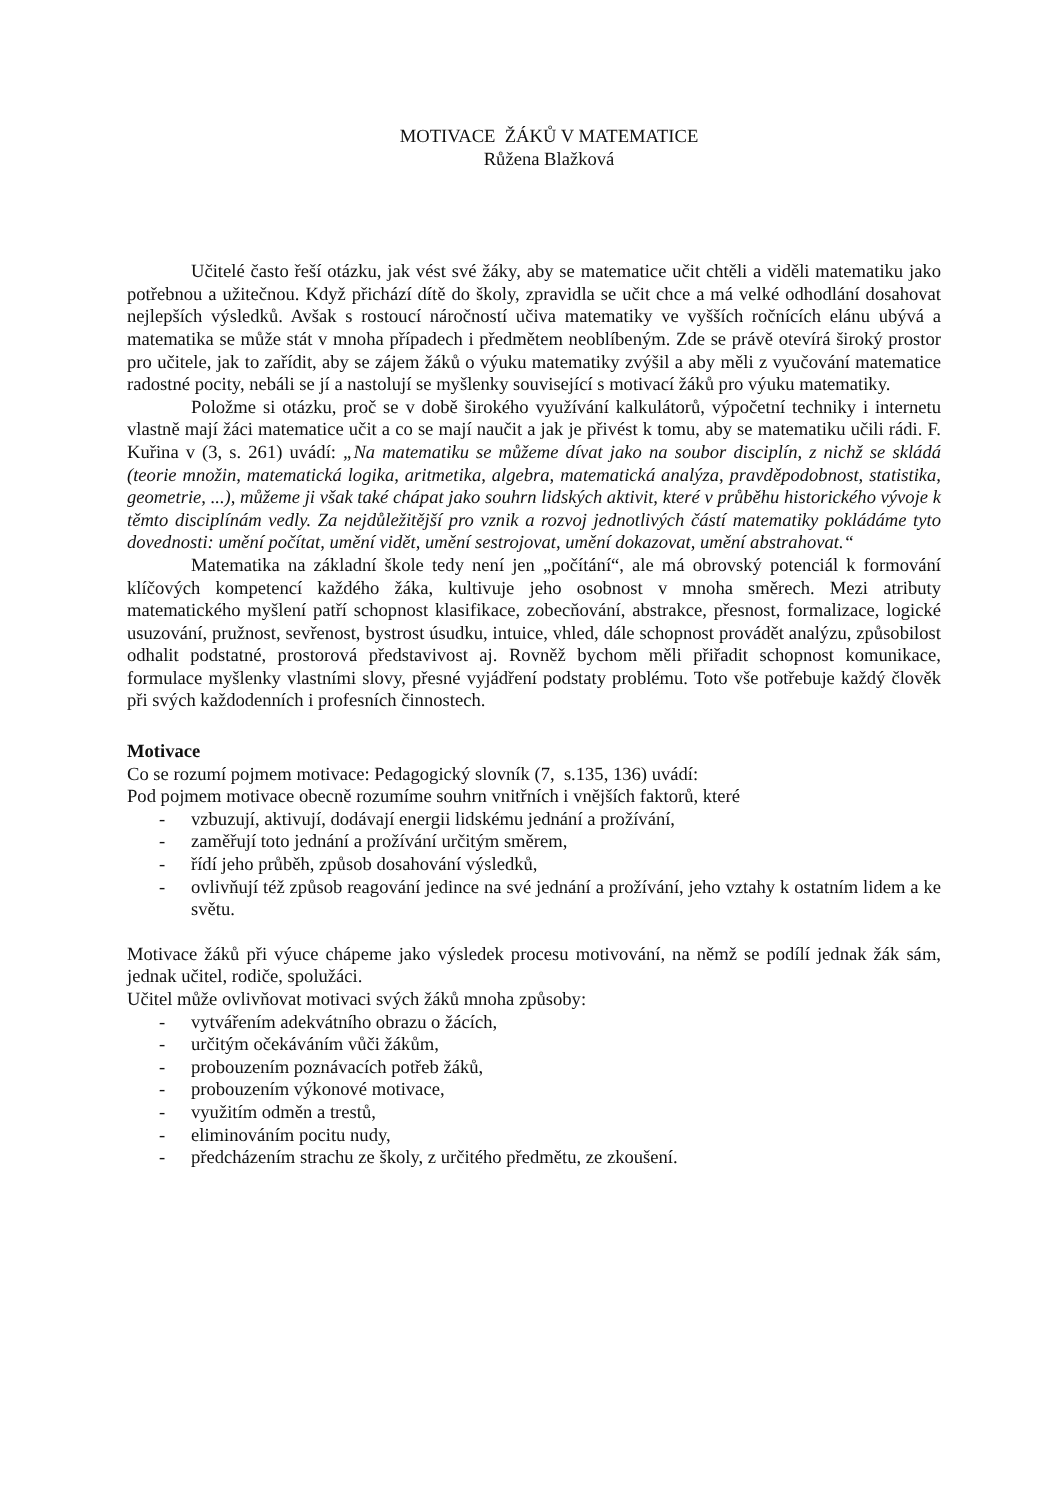MOTIVACE ŽÁKŮ V MATEMATICE
Růžena Blažková
Učitelé často řeší otázku, jak vést své žáky, aby se matematice učit chtěli a viděli matematiku jako potřebnou a užitečnou. Když přichází dítě do školy, zpravidla se učit chce a má velké odhodlání dosahovat nejlepších výsledků. Avšak s rostoucí náročností učiva matematiky ve vyšších ročnících elánu ubývá a matematika se může stát v mnoha případech i předmětem neoblíbeným. Zde se právě otevírá široký prostor pro učitele, jak to zařídit, aby se zájem žáků o výuku matematiky zvýšil a aby měli z vyučování matematice radostné pocity, nebáli se jí a nastolují se myšlenky související s motivací žáků pro výuku matematiky.
Položme si otázku, proč se v době širokého využívání kalkulátorů, výpočetní techniky i internetu vlastně mají žáci matematice učit a co se mají naučit a jak je přivést k tomu, aby se matematiku učili rádi. F. Kuřina v (3, s. 261) uvádí: „Na matematiku se můžeme dívat jako na soubor disciplín, z nichž se skládá (teorie množin, matematická logika, aritmetika, algebra, matematická analýza, pravděpodobnost, statistika, geometrie, ...), můžeme ji však také chápat jako souhrn lidských aktivit, které v průběhu historického vývoje k těmto disciplínám vedly. Za nejdůležitější pro vznik a rozvoj jednotlivých částí matematiky pokládáme tyto dovednosti: umění počítat, umění vidět, umění sestrojovat, umění dokazovat, umění abstrahovat.“
Matematika na základní škole tedy není jen „počítání“, ale má obrovský potenciál k formování klíčových kompetencí každého žáka, kultivuje jeho osobnost v mnoha směrech. Mezi atributy matematického myšlení patří schopnost klasifikace, zobecňování, abstrakce, přesnost, formalizace, logické usuzování, pružnost, sevřenost, bystrost úsudku, intuice, vhled, dále schopnost provádět analýzu, způsobilost odhalit podstatné, prostorová představivost aj. Rovněž bychom měli přiřadit schopnost komunikace, formulace myšlenky vlastními slovy, přesné vyjádření podstaty problému. Toto vše potřebuje každý člověk při svých každodenních i profesních činnostech.
Motivace
Co se rozumí pojmem motivace: Pedagogický slovník (7, s.135, 136) uvádí:
Pod pojmem motivace obecně rozumíme souhrn vnitřních i vnějších faktorů, které
- vzbuzují, aktivují, dodávají energii lidskému jednání a prožívání,
- zaměřují toto jednání a prožívání určitým směrem,
- řídí jeho průběh, způsob dosahování výsledků,
- ovlivňují též způsob reagování jedince na své jednání a prožívání, jeho vztahy k ostatním lidem a ke světu.
Motivace žáků při výuce chápeme jako výsledek procesu motivování, na němž se podílí jednak žák sám, jednak učitel, rodiče, spolužáci.
Učitel může ovlivňovat motivaci svých žáků mnoha způsoby:
- vytvářením adekvátního obrazu o žácích,
- určitým očekáváním vůči žákům,
- probouzením poznávacích potřeb žáků,
- probouzením výkonové motivace,
- využitím odměn a trestů,
- eliminováním pocitu nudy,
- předcházením strachu ze školy, z určitého předmětu, ze zkoušení.